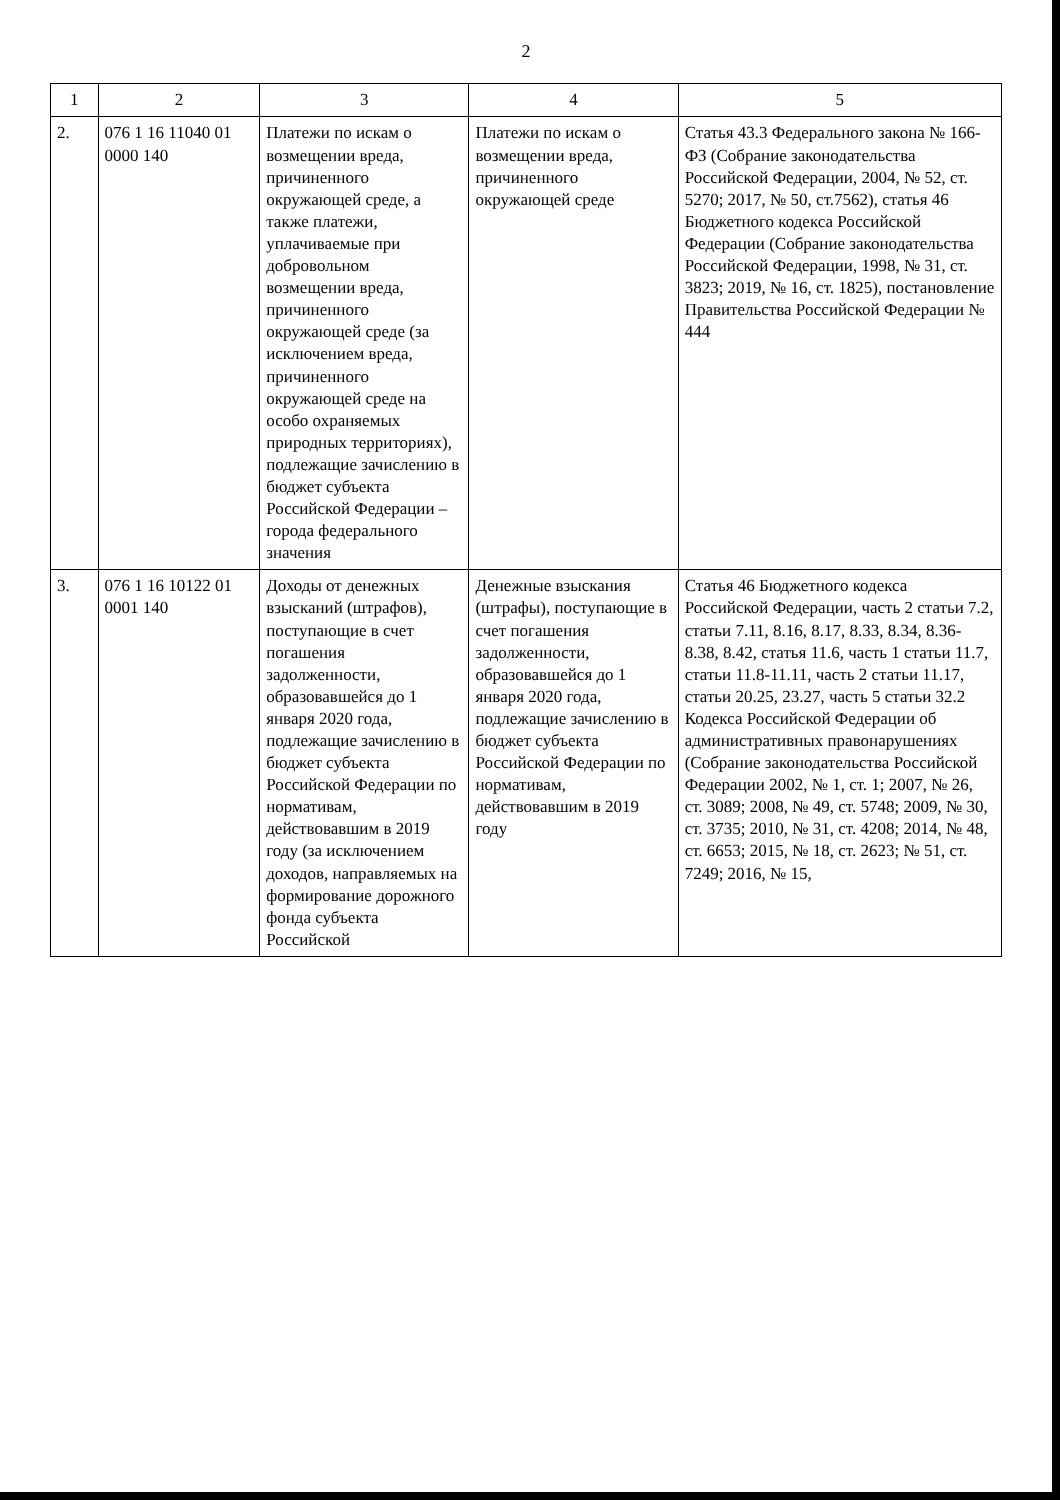2
| 1 | 2 | 3 | 4 | 5 |
| --- | --- | --- | --- | --- |
| 2. | 076 1 16 11040 01 0000 140 | Платежи по искам о возмещении вреда, причиненного окружающей среде, а также платежи, уплачиваемые при добровольном возмещении вреда, причиненного окружающей среде (за исключением вреда, причиненного окружающей среде на особо охраняемых природных территориях), подлежащие зачислению в бюджет субъекта Российской Федерации – города федерального значения | Платежи по искам о возмещении вреда, причиненного окружающей среде | Статья 43.3 Федерального закона № 166-ФЗ (Собрание законодательства Российской Федерации, 2004, № 52, ст. 5270; 2017, № 50, ст.7562), статья 46 Бюджетного кодекса Российской Федерации (Собрание законодательства Российской Федерации, 1998, № 31, ст. 3823; 2019, № 16, ст. 1825), постановление Правительства Российской Федерации № 444 |
| 3. | 076 1 16 10122 01 0001 140 | Доходы от денежных взысканий (штрафов), поступающие в счет погашения задолженности, образовавшейся до 1 января 2020 года, подлежащие зачислению в бюджет субъекта Российской Федерации по нормативам, действовавшим в 2019 году (за исключением доходов, направляемых на формирование дорожного фонда субъекта Российской | Денежные взыскания (штрафы), поступающие в счет погашения задолженности, образовавшейся до 1 января 2020 года, подлежащие зачислению в бюджет субъекта Российской Федерации по нормативам, действовавшим в 2019 году | Статья 46 Бюджетного кодекса Российской Федерации, часть 2 статьи 7.2, статьи 7.11, 8.16, 8.17, 8.33, 8.34, 8.36-8.38, 8.42, статья 11.6, часть 1 статьи 11.7, статьи 11.8-11.11, часть 2 статьи 11.17, статьи 20.25, 23.27, часть 5 статьи 32.2 Кодекса Российской Федерации об административных правонарушениях (Собрание законодательства Российской Федерации 2002, № 1, ст. 1; 2007, № 26, ст. 3089; 2008, № 49, ст. 5748; 2009, № 30, ст. 3735; 2010, № 31, ст. 4208; 2014, № 48, ст. 6653; 2015, № 18, ст. 2623; № 51, ст. 7249; 2016, № 15, |